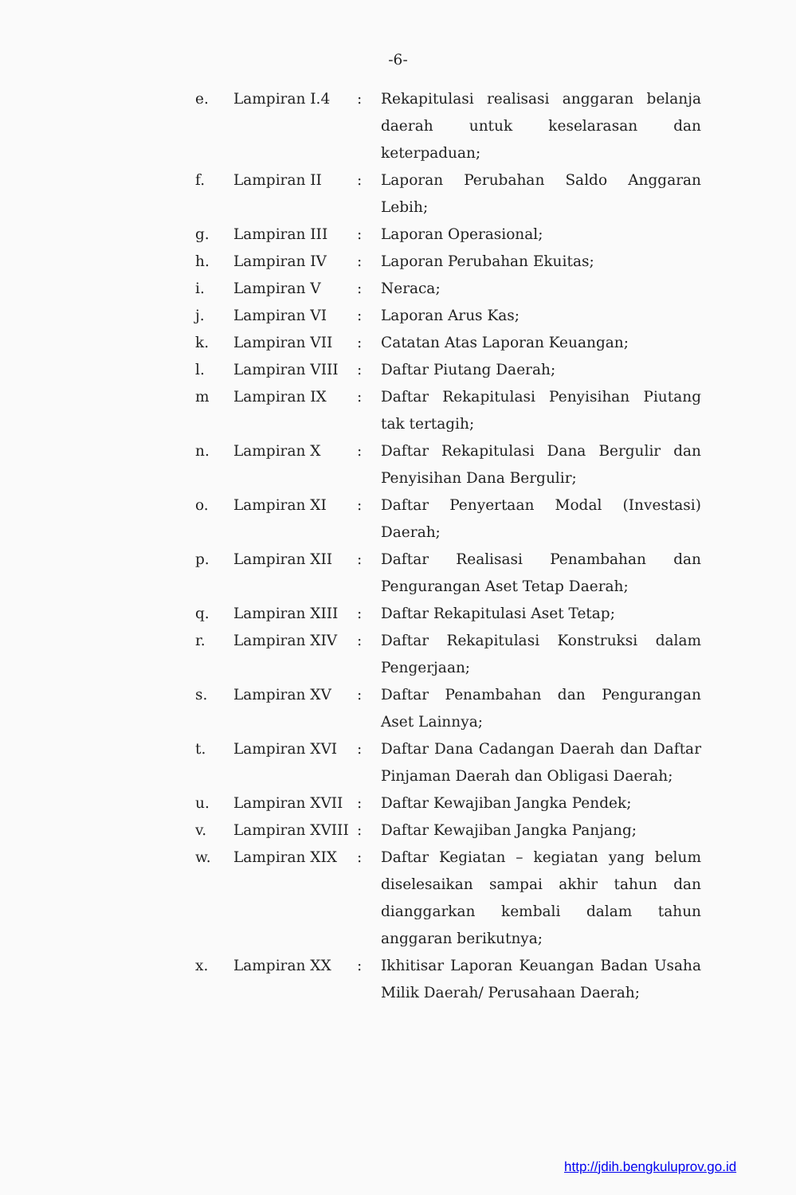-6-
| e. | Lampiran I.4 | : | Rekapitulasi realisasi anggaran belanja daerah untuk keselarasan dan keterpaduan; |
| f. | Lampiran II | : | Laporan Perubahan Saldo Anggaran Lebih; |
| g. | Lampiran III | : | Laporan Operasional; |
| h. | Lampiran IV | : | Laporan Perubahan Ekuitas; |
| i. | Lampiran V | : | Neraca; |
| j. | Lampiran VI | : | Laporan Arus Kas; |
| k. | Lampiran VII | : | Catatan Atas Laporan Keuangan; |
| l. | Lampiran VIII | : | Daftar Piutang Daerah; |
| m | Lampiran IX | : | Daftar Rekapitulasi Penyisihan Piutang tak tertagih; |
| n. | Lampiran X | : | Daftar Rekapitulasi Dana Bergulir dan Penyisihan Dana Bergulir; |
| o. | Lampiran XI | : | Daftar Penyertaan Modal (Investasi) Daerah; |
| p. | Lampiran XII | : | Daftar Realisasi Penambahan dan Pengurangan Aset Tetap Daerah; |
| q. | Lampiran XIII | : | Daftar Rekapitulasi Aset Tetap; |
| r. | Lampiran XIV | : | Daftar Rekapitulasi Konstruksi dalam Pengerjaan; |
| s. | Lampiran XV | : | Daftar Penambahan dan Pengurangan Aset Lainnya; |
| t. | Lampiran XVI | : | Daftar Dana Cadangan Daerah dan Daftar Pinjaman Daerah dan Obligasi Daerah; |
| u. | Lampiran XVII | : | Daftar Kewajiban Jangka Pendek; |
| v. | Lampiran XVIII | : | Daftar Kewajiban Jangka Panjang; |
| w. | Lampiran XIX | : | Daftar Kegiatan – kegiatan yang belum diselesaikan sampai akhir tahun dan dianggarkan kembali dalam tahun anggaran berikutnya; |
| x. | Lampiran XX | : | Ikhitisar Laporan Keuangan Badan Usaha Milik Daerah/ Perusahaan Daerah; |
http://jdih.bengkuluprov.go.id